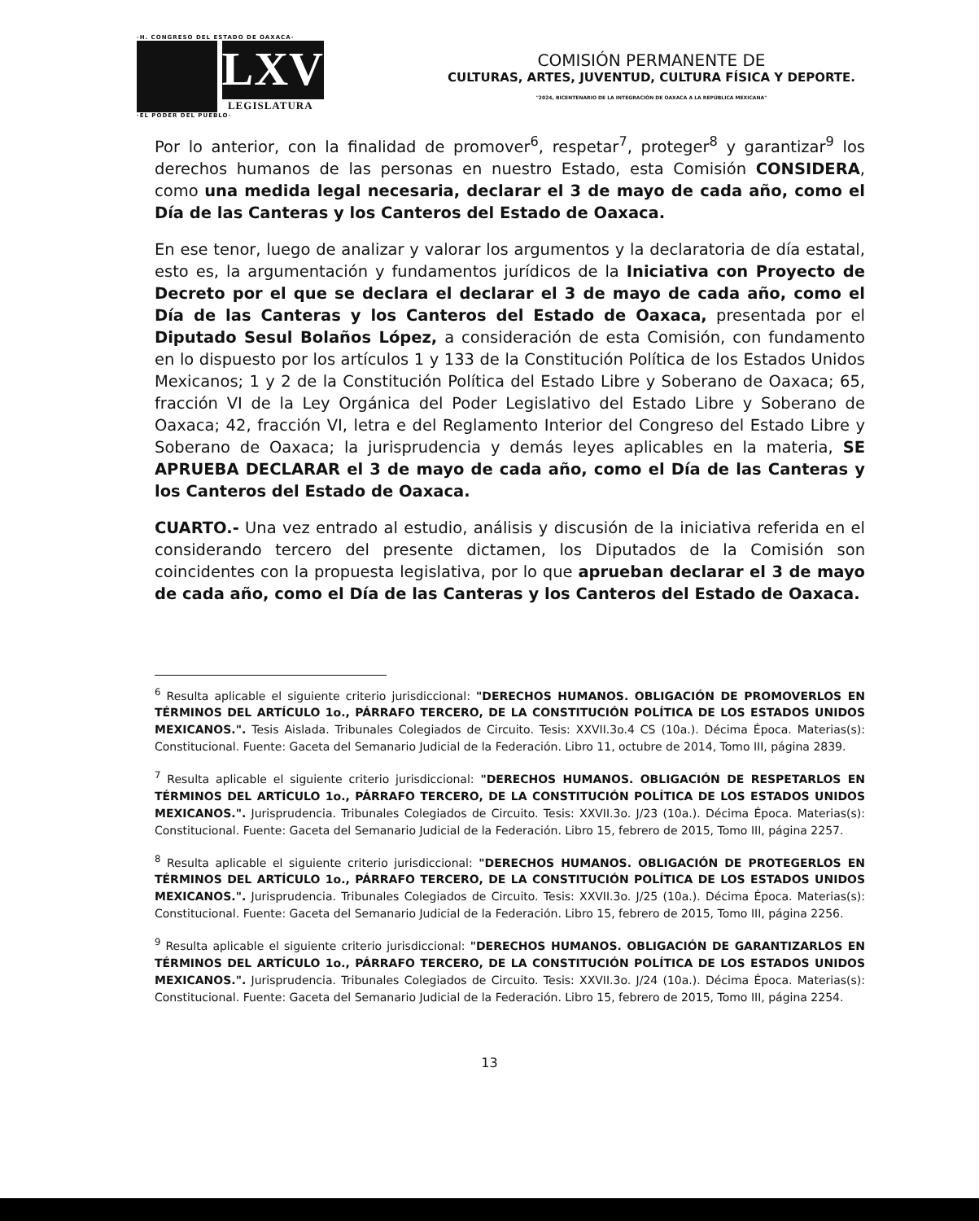·H. CONGRESO DEL ESTADO DE OAXACA·
LXV
LEGISLATURA
·EL PODER DEL PUEBLO·
COMISIÓN PERMANENTE DE
CULTURAS, ARTES, JUVENTUD, CULTURA FÍSICA Y DEPORTE.
"2024, BICENTENARIO DE LA INTEGRACIÓN DE OAXACA A LA REPÚBLICA MEXICANA"
Por lo anterior, con la finalidad de promover<sup>6</sup>, respetar<sup>7</sup>, proteger<sup>8</sup> y garantizar<sup>9</sup> los derechos humanos de las personas en nuestro Estado, esta Comisión CONSIDERA, como una medida legal necesaria, declarar el 3 de mayo de cada año, como el Día de las Canteras y los Canteros del Estado de Oaxaca.
En ese tenor, luego de analizar y valorar los argumentos y la declaratoria de día estatal, esto es, la argumentación y fundamentos jurídicos de la Iniciativa con Proyecto de Decreto por el que se declara el declarar el 3 de mayo de cada año, como el Día de las Canteras y los Canteros del Estado de Oaxaca, presentada por el Diputado Sesul Bolaños López, a consideración de esta Comisión, con fundamento en lo dispuesto por los artículos 1 y 133 de la Constitución Política de los Estados Unidos Mexicanos; 1 y 2 de la Constitución Política del Estado Libre y Soberano de Oaxaca; 65, fracción VI de la Ley Orgánica del Poder Legislativo del Estado Libre y Soberano de Oaxaca; 42, fracción VI, letra e del Reglamento Interior del Congreso del Estado Libre y Soberano de Oaxaca; la jurisprudencia y demás leyes aplicables en la materia, SE APRUEBA DECLARAR el 3 de mayo de cada año, como el Día de las Canteras y los Canteros del Estado de Oaxaca.
CUARTO.- Una vez entrado al estudio, análisis y discusión de la iniciativa referida en el considerando tercero del presente dictamen, los Diputados de la Comisión son coincidentes con la propuesta legislativa, por lo que aprueban declarar el 3 de mayo de cada año, como el Día de las Canteras y los Canteros del Estado de Oaxaca.
<sup>6</sup> Resulta aplicable el siguiente criterio jurisdiccional: "DERECHOS HUMANOS. OBLIGACIÓN DE PROMOVERLOS EN TÉRMINOS DEL ARTÍCULO 1o., PÁRRAFO TERCERO, DE LA CONSTITUCIÓN POLÍTICA DE LOS ESTADOS UNIDOS MEXICANOS.". Tesis Aislada. Tribunales Colegiados de Circuito. Tesis: XXVII.3o.4 CS (10a.). Décima Época. Materias(s): Constitucional. Fuente: Gaceta del Semanario Judicial de la Federación. Libro 11, octubre de 2014, Tomo III, página 2839.
<sup>7</sup> Resulta aplicable el siguiente criterio jurisdiccional: "DERECHOS HUMANOS. OBLIGACIÓN DE RESPETARLOS EN TÉRMINOS DEL ARTÍCULO 1o., PÁRRAFO TERCERO, DE LA CONSTITUCIÓN POLÍTICA DE LOS ESTADOS UNIDOS MEXICANOS.". Jurisprudencia. Tribunales Colegiados de Circuito. Tesis: XXVII.3o. J/23 (10a.). Décima Época. Materias(s): Constitucional. Fuente: Gaceta del Semanario Judicial de la Federación. Libro 15, febrero de 2015, Tomo III, página 2257.
<sup>8</sup> Resulta aplicable el siguiente criterio jurisdiccional: "DERECHOS HUMANOS. OBLIGACIÓN DE PROTEGERLOS EN TÉRMINOS DEL ARTÍCULO 1o., PÁRRAFO TERCERO, DE LA CONSTITUCIÓN POLÍTICA DE LOS ESTADOS UNIDOS MEXICANOS.". Jurisprudencia. Tribunales Colegiados de Circuito. Tesis: XXVII.3o. J/25 (10a.). Décima Época. Materias(s): Constitucional. Fuente: Gaceta del Semanario Judicial de la Federación. Libro 15, febrero de 2015, Tomo III, página 2256.
<sup>9</sup> Resulta aplicable el siguiente criterio jurisdiccional: "DERECHOS HUMANOS. OBLIGACIÓN DE GARANTIZARLOS EN TÉRMINOS DEL ARTÍCULO 1o., PÁRRAFO TERCERO, DE LA CONSTITUCIÓN POLÍTICA DE LOS ESTADOS UNIDOS MEXICANOS.". Jurisprudencia. Tribunales Colegiados de Circuito. Tesis: XXVII.3o. J/24 (10a.). Décima Época. Materias(s): Constitucional. Fuente: Gaceta del Semanario Judicial de la Federación. Libro 15, febrero de 2015, Tomo III, página 2254.
13